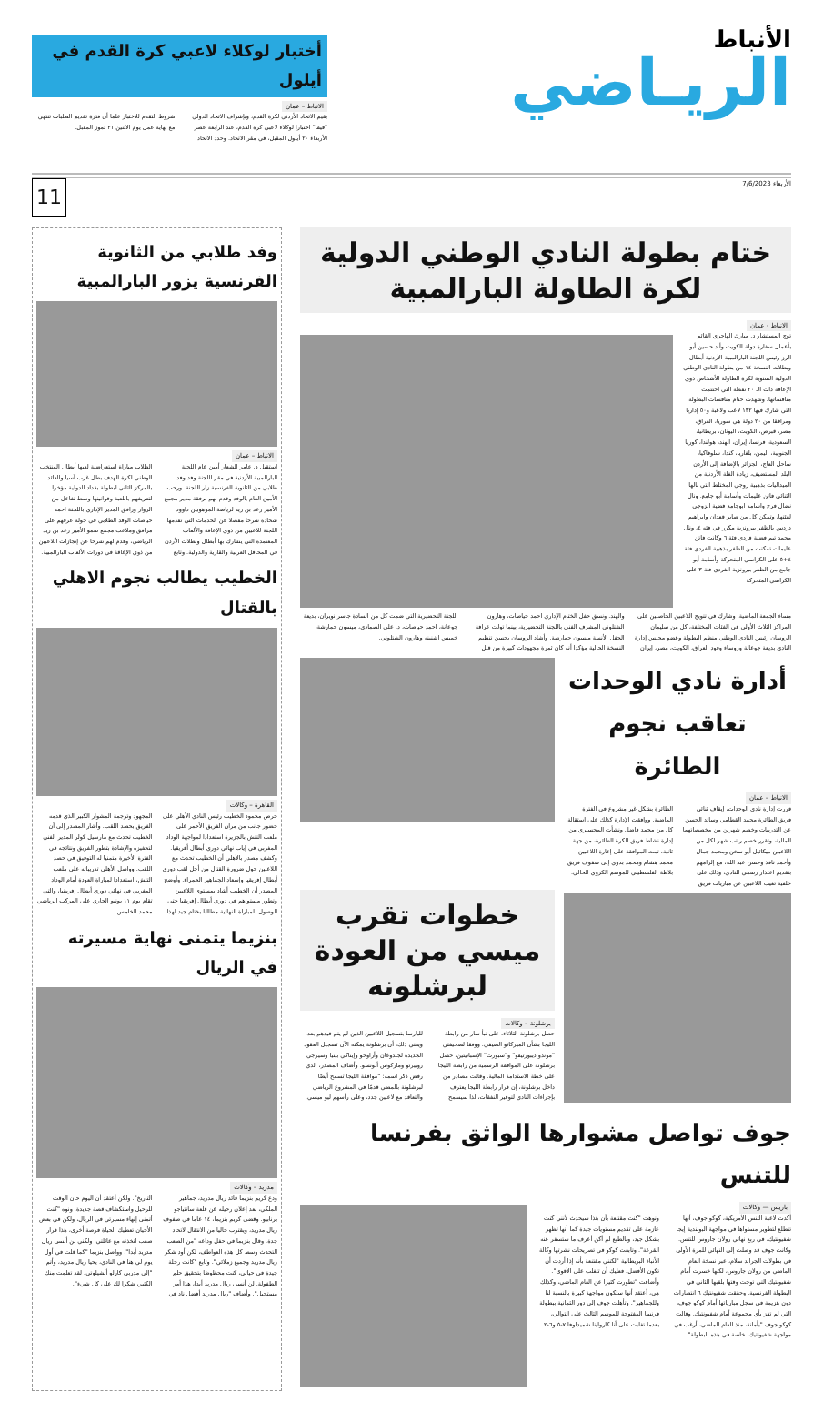الأنباط
الريـاضي
أختبار لوكلاء لاعبي كرة القدم في أيلول
الانباط – عمان
يقيم الاتحاد الأردني لكرة القدم، وبإشراف الاتحاد الدولي "فيفا" اختبارا لوكلاء لاعبي كرة القدم، عند الرابعة عصر الأربعاء ٢٠ أيلول المقبل، في مقر الاتحاد. وحدد الاتحاد شروط التقدم للاختبار علما أن فترة تقديم الطلبات تنتهي مع نهاية عمل يوم الاثنين ٣١ تموز المقبل.
الأربعاء 7/6/2023 11
ختام بطولة النادي الوطني الدولية لكرة الطاولة البارالمبية
الانباط - عمان
توج المستشار د. مبارك الهاجري القائم بأعمال سفارة دولة الكويت وأ.د حسين أبو الرز رئيس اللجنة البارالمبية الأردنية أبطال وبطلات النسخة ١٤ من بطولة النادي الوطني الدولية السنوية لكرة الطاولة للأشخاص ذوي الإعاقة ذات الـ ٢٠ نقطة التي اختتمت منافساتها. وشهدت ختام منافسات البطولة التي شارك فيها ١٣٢ لاعب ولاعبة و٥٠ إداريا ومرافقا من ٢٠ دولة هي سوريا، العراق، مصر، قبرص، الكويت، اليونان، بريطانيا، السعودية، فرنسا، إيران، الهند، هولندا، كوريا الجنوبية، اليمن، بلغاريا، كندا، سلوفاكيا، ساحل العاج، الجزائر بالإضافة إلى الأردن البلد المستضيف، زيادة الغلة الأردنية من الميداليات بذهبية زوجي المختلط التي نالها الثنائي فاتن عليمات وأسامة أبو جامع. ونال نضال فرج واسامه ابوجامع فضية الزوجي لفئتها، وتمكن كل من صابر قعدان وابراهيم دردس بالظفر ببرونزية مكرر في فئه ٤، ونال محمد تيم فضية فردي فئة ٦ وكانت فاتن عليمات تمكنت من الظفر بذهبية الفردي فئة ٤+٥ على الكراسي المتحركة وأسامة أبو جامع من الظفر ببرونزية الفردي فئة ٣ على الكراسي المتحركة
مساء الجمعة الماضية. وشارك في تتويج اللاعبين الحاصلين على المراكز الثلاث الأولى في الفئات المختلفة، كل من سليمان الروسان رئيس النادي الوطني منظم البطولة وعضو مجلس إدارة النادي بديعة جوعانة وروساء وفود العراق، الكويت، مصر، إيران والهند. ونسق حفل الختام الإداري احمد حياصات، وهارون الشتلوني المشرف الفني باللجنة التحضيرية، بينما تولت عرافة الحفل الأنسة ميسون حمارشة. وأشاد الروسان بحسن تنظيم النسخة الحالية مؤكدا أنه كان ثمرة مجهودات كبيرة من قبل اللجنة التحضيرية التي ضمت كل من السادة جاسر نويران، بديعة جوعانة، احمد حياصات، د. علي الصمادي، ميسون حمارشة، خميس اشنينه وهارون الشتلوني.
أدارة نادي الوحدات تعاقب نجوم الطائرة
الانباط – عمان
قررت إدارة نادي الوحدات، إيقاف ثنائي فريق الطائرة محمد القطامي وسائد الحسن عن التدريبات وخصم شهرين من مخصصاتهما المالية، وتقرر خصم راتب شهر لكل من اللاعبين ميكائيل أبو سخن ومحمد جمال وأحمد نافذ وحسن عبد الله، مع إلزامهم بتقديم اعتذار رسمي للنادي، وذلك على خلفية تغيب اللاعبين عن مباريات فريق الطائرة بشكل غير مشروع في الفترة الماضية. ووافقت الإدارة كذلك على استقالة كل من محمد فاضل ونشأت المحسيري من إدارة نشاط فريق الكرة الطائرة، من جهة ثانية، تمت الموافقة على إعارة اللاعبين محمد هشام ومحمد بدوي إلى صفوف فريق بلاطة الفلسطيني للموسم الكروي الحالي.
خطوات تقرب ميسي من العودة لبرشلونه
برشلونة – وكالات
حصل برشلونة الثلاثاء، على نبأ سار من رابطة الليجا بشأن الميركاتو الصيفي. ووفقا لصحيفتي "موندو ديبورتيفو" و"سبورت" الإسبانيتين، حصل برشلونة على الموافقة الرسمية من رابطة الليجا على خطة الاستدامة المالية. وقالت مصادر من داخل برشلونة، إن قرار رابطة الليجا يعترف بإجراءات النادي لتوفير النفقات، لذا سيسمح للبارسا بتسجيل اللاعبين الذين لم يتم قيدهم بعد. ويعني ذلك، أن برشلونة يمكنه الآن تسجيل العقود الجديدة لجندوغان وأراوخو وإيناكي بينيا وسيرجي روبيرتو وماركوس ألونسو. وأضاف المصدر، الذي رفض ذكر اسمه: "موافقة الليجا تسمح أيضًا لبرشلونة بالمضي قدمًا في المشروع الرياضي والتعاقد مع لاعبين جدد، وعلى رأسهم ليو ميسي.
جوف تواصل مشوارها الواثق بفرنسا للتنس
باريس — وكالات
أكدت لاعبة التنس الأمريكية، كوكو جوف، أنها تتطلع لتطوير مستواها في مواجهة البولندية إيجا شفيونتيك، في ربع نهائي رولان جاروس للتنس. وكانت جوف قد وصلت إلى النهائي للمرة الأولى في بطولات الجراند سلام، عبر نسخة العام الماضي من رولان جاروس، لكنها خسرت أمام شفيونتيك التي توجت وقتها بلقبها الثاني في البطولة الفرنسية. وحققت شفيونتيك ٦ انتصارات دون هزيمة في سجل مبارياتها أمام كوكو جوف، التي لم تفز بأي مجموعة أمام شفيونتيك. وقالت كوكو جوف "بأمانة، منذ العام الماضي، أرغب في مواجهة شفيونتيك، خاصة في هذه البطولة". ونوهت "كنت مقتنعة بأن هذا سيحدث لأنني كنت عازمة على تقديم مستويات جيدة كما أنها تظهر بشكل جيد، وبالطبع لم أكن أعرف ما ستسفر عنه القرعة". وتابعت كوكو في تصريحات نشرتها وكالة الأنباء البريطانية "لكنني مقتنعة بأنه إذا أردت أن تكون الأفضل، فعليك أن تتغلب على الأقوى". وأضافت "تطورت كثيرا عن العام الماضي، وكذلك هي، أعتقد أنها ستكون مواجهة كبيرة بالنسبة لنا وللجماهير". وتأهلت جوف إلى دور الثمانية ببطولة فرنسا المفتوحة للموسم الثالث على التوالي، بعدما تغلبت على أنا كارولينا شميدلوفا ٧-٥ و٦-٢.
وفد طلابي من الثانوية الفرنسية يزور البارالمبية
الانباط – عمان
استقبل د. عامر الشعار أمين عام اللجنة البارالمبية الأردنية في مقر اللجنة وفد وفد طلابي من الثانوية الفرنسية زار اللجنة. ورحب الأمين العام بالوفد وقدم لهم برفقة مدير مجمع الأمير رعد بن زيد لرياضة الموهوبين داوود شحادة شرحا مفصلا عن الخدمات التي تقدمها اللجنة للاعبين من ذوي الإعاقة والألعاب المعتمدة التي يشارك بها أبطال وبطلات الأردن في المحافل العربية والقارية والدولية. وتابع الطلاب مباراة استعراضية لعبها أبطال المنتخب الوطني لكرة الهدف بطل غرب آسيا والعائد بالمركز الثاني لبطولة بغداد الدولية مؤخرا لتعريفهم باللعبة وقوانينها وسط تفاعل من الزوار ورافق المدير الإداري باللجنة احمد حياصات الوفد الطلابي في جولة عرفهم على مرافق وملاعب مجمع سمو الأمير رعد بن زيد الرياضي، وقدم لهم شرحا عن إنجازات اللاعبين من ذوي الإعاقة في دورات الألعاب البارالمبية.
الخطيب يطالب نجوم الاهلي بالقتال
القاهرة – وكالات
حرص محمود الخطيب رئيس النادي الأهلي على حضور جانب من مران الفريق الأحمر على ملعب التتش بالجزيرة استعدادا لمواجهة الوداد المغربي في إياب نهائي دوري أبطال أفريقيا. وكشف مصدر بالأهلي أن الخطيب تحدث مع اللاعبين حول ضرورة القتال من أجل لقب دوري أبطال إفريقيا وإسعاد الجماهير الحمراء. وأوضح المصدر أن الخطيب أشاد بمستوى اللاعبين وتطور مستواهم في دوري أبطال إفريقيا حتى الوصول للمباراة النهائية مطالبا بختام جيد لهذا المجهود وترجمة المشوار الكبير الذي قدمه الفريق بحصد اللقب. وأشار المصدر إلى أن الخطيب تحدث مع مارسيل كولر المدير الفني لتحفيزه والإشادة بتطور الفريق ونتائجه في الفترة الأخيرة متمنيا له التوفيق في حصد اللقب. وواصل الأهلي تدريباته على ملعب التتش، استعدادا لمباراة العودة أمام الوداد المغربي في نهائي دوري أبطال إفريقيا، والتي تقام يوم ١١ يونيو الجاري على المركب الرياضي محمد الخامس.
بنزيما يتمنى نهاية مسيرته في الريال
مدريد – وكالات
ودع كريم بنزيما قائد ريال مدريد، جماهير الملكي، بعد إعلان رحيله عن قلعة سانتياجو برنابيو. وقضى كريم بنزيما، ١٤ عاما في صفوف ريال مدريد، ويقترب حاليا من الانتقال لاتحاد جدة. وقال بنزيما في حفل وداعه "من الصعب التحدث وسط كل هذه العواطف، لكن أود شكر ريال مدريد وجميع زملائي". وتابع "كانت رحلة جيدة في حياتي، كنت محظوظا بتحقيق حلم الطفولة. لن أنسى ريال مدريد أبدا، هذا أمر مستحيل". وأضاف "ريال مدريد أفضل ناد في التاريخ". ولكن أعتقد أن اليوم حان الوقت للرحيل واستكشاف قصة جديدة. ونوه "كنت أتمنى إنهاء مسيرتي في الريال، ولكن في بعض الأحيان تعطيك الحياة فرصة أخرى، هذا قرار صعب اتخذته مع عائلتي، ولكني لن أنسى ريال مدريد أبدا". وواصل بنزيما "كما قلت في أول يوم لي هنا في النادي، يحيا ريال مدريد، وأتم "إلى مدربي كارلو أنشيلوتي، لقد تعلمت منك الكثير، شكرا لك على كل شيء".